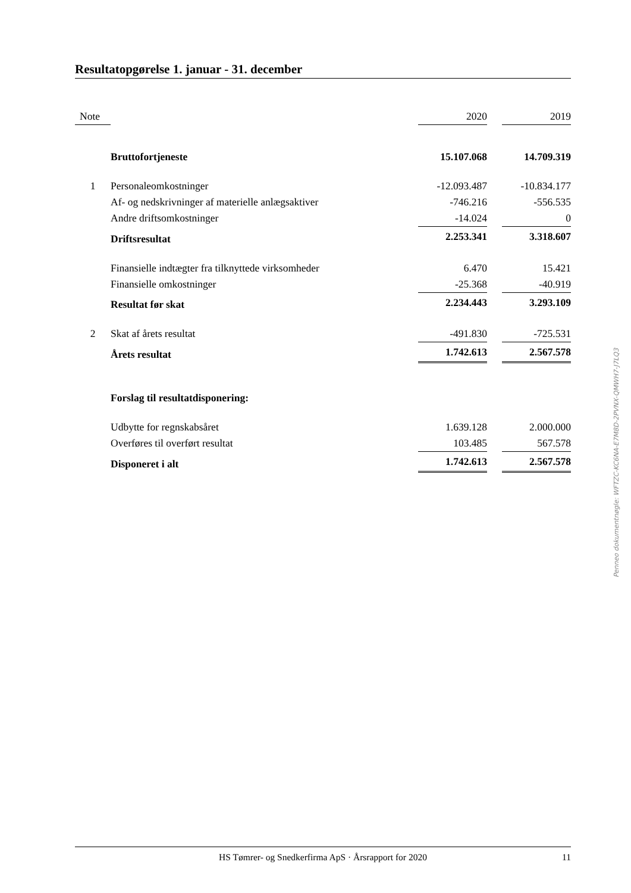Resultatopgørelse 1. januar - 31. december
| Note | | 2020 | | 2019 |
| --- | --- | --- | --- | --- |
| | Bruttofortjeneste | 15.107.068 | | 14.709.319 |
| 1 | Personaleomkostninger | -12.093.487 | | -10.834.177 |
| | Af- og nedskrivninger af materielle anlægsaktiver | -746.216 | | -556.535 |
| | Andre driftsomkostninger | -14.024 | | 0 |
| | Driftsresultat | 2.253.341 | | 3.318.607 |
| | Finansielle indtægter fra tilknyttede virksomheder | 6.470 | | 15.421 |
| | Finansielle omkostninger | -25.368 | | -40.919 |
| | Resultat før skat | 2.234.443 | | 3.293.109 |
| 2 | Skat af årets resultat | -491.830 | | -725.531 |
| | Årets resultat | 1.742.613 | | 2.567.578 |
| | Forslag til resultatdisponering: | | | |
| | Udbytte for regnskabsåret | 1.639.128 | | 2.000.000 |
| | Overføres til overført resultat | 103.485 | | 567.578 |
| | Disponeret i alt | 1.742.613 | | 2.567.578 |
Penneo dokumentnøgle: WFTZC-KC6NA-E7M8D-2PVNX-QMWH7-J7LQ3
HS Tømrer- og Snedkerfirma ApS · Årsrapport for 2020 11